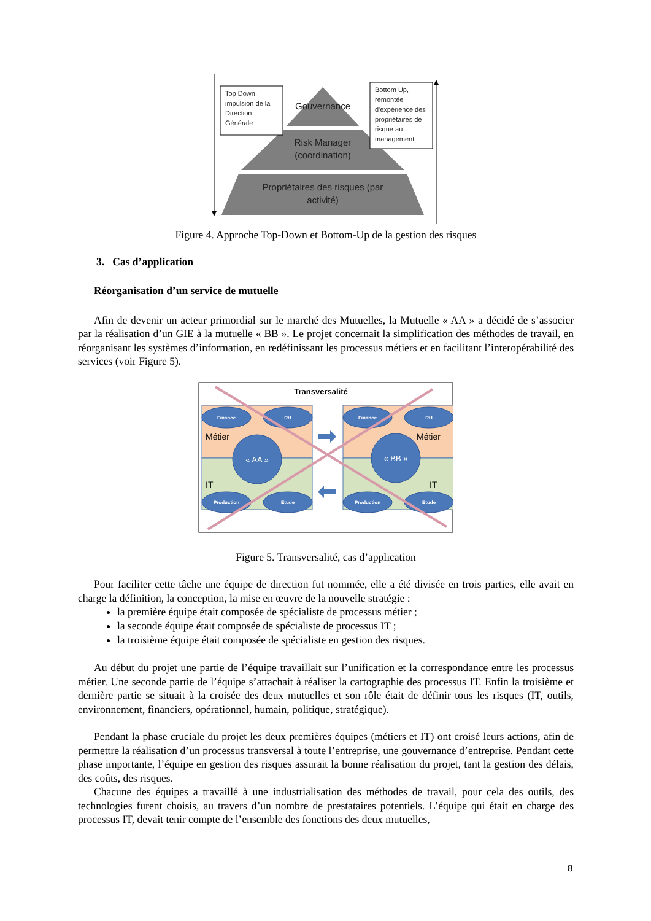Gouvernance
Risk Manager
(coordination)
Propriétaires des risques (par
activité)
Top Down,
impulsion de la
Direction
Générale
Bottom Up,
remontée
d'expérience des
propriétaires de
risque au
management
Figure 4. Approche Top-Down et Bottom-Up de la gestion des risques
3. Cas d’application
Réorganisation d’un service de mutuelle
Afin de devenir un acteur primordial sur le marché des Mutuelles, la Mutuelle « AA » a décidé de s’associer par la réalisation d’un GIE à la mutuelle « BB ». Le projet concernait la simplification des méthodes de travail, en réorganisant les systèmes d’information, en redéfinissant les processus métiers et en facilitant l’interopérabilité des services (voir Figure 5).
Transversalité
Finance
RH
Production
Etude
Finance
RH
Production
Etude
« AA »
« BB »
Métier
Métier
IT
IT
Figure 5. Transversalité, cas d’application
Pour faciliter cette tâche une équipe de direction fut nommée, elle a été divisée en trois parties, elle avait en charge la définition, la conception, la mise en œuvre de la nouvelle stratégie :
la première équipe était composée de spécialiste de processus métier ;
la seconde équipe était composée de spécialiste de processus IT ;
la troisième équipe était composée de spécialiste en gestion des risques.
Au début du projet une partie de l’équipe travaillait sur l’unification et la correspondance entre les processus métier. Une seconde partie de l’équipe s’attachait à réaliser la cartographie des processus IT. Enfin la troisième et dernière partie se situait à la croisée des deux mutuelles et son rôle était de définir tous les risques (IT, outils, environnement, financiers, opérationnel, humain, politique, stratégique).
Pendant la phase cruciale du projet les deux premières équipes (métiers et IT) ont croisé leurs actions, afin de permettre la réalisation d’un processus transversal à toute l’entreprise, une gouvernance d’entreprise. Pendant cette phase importante, l’équipe en gestion des risques assurait la bonne réalisation du projet, tant la gestion des délais, des coûts, des risques.
Chacune des équipes a travaillé à une industrialisation des méthodes de travail, pour cela des outils, des technologies furent choisis, au travers d’un nombre de prestataires potentiels. L’équipe qui était en charge des processus IT, devait tenir compte de l’ensemble des fonctions des deux mutuelles,
8